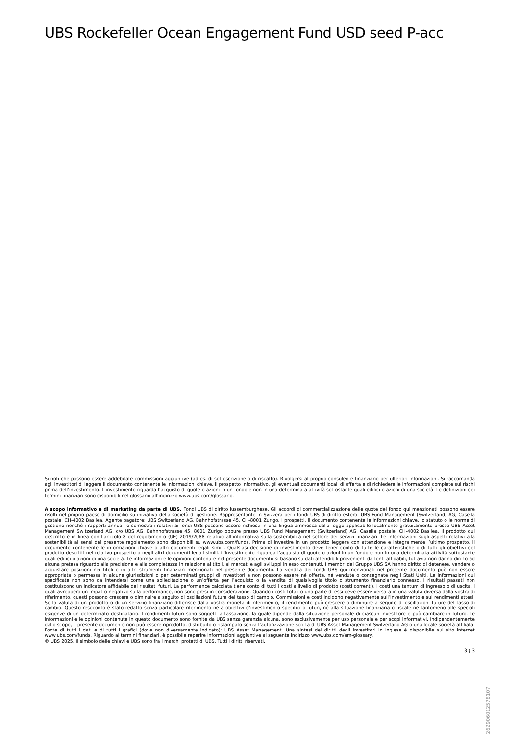UBS Rockefeller Ocean Engagement Fund USD seed P-acc
Si noti che possono essere addebitate commissioni aggiuntive (ad es. di sottoscrizione o di riscatto). Rivolgersi al proprio consulente finanziario per ulteriori informazioni. Si raccomanda agli investitori di leggere il documento contenente le informazioni chiave, il prospetto informativo, gli eventuali documenti locali di offerta e di richiedere le informazioni complete sui rischi prima dell’investimento. L’investimento riguarda l’acquisto di quote o azioni in un fondo e non in una determinata attività sottostante quali edifici o azioni di una società. Le definizioni dei termini finanziari sono disponibili nel glossario all’indirizzo www.ubs.com/glossario.
A scopo informativo e di marketing da parte di UBS. Fondi UBS di diritto lussemburghese. Gli accordi di commercializzazione delle quote del fondo qui menzionati possono essere risolti nel proprio paese di domicilio su iniziativa della società di gestione. Rappresentante in Svizzera per i fondi UBS di diritto estero: UBS Fund Management (Switzerland) AG, Casella postale, CH-4002 Basilea. Agente pagatore: UBS Switzerland AG, Bahnhofstrasse 45, CH-8001 Zurigo. I prospetti, il documento contenente le informazioni chiave, lo statuto o le norme di gestione nonché i rapporti annuali e semestrali relativi ai fondi UBS possono essere richiesti in una lingua ammessa dalla legge applicabile localmente gratuitamente presso UBS Asset Management Switzerland AG, c/o UBS AG, Bahnhofstrasse 45, 8001 Zurigo oppure presso UBS Fund Management (Switzerland) AG, Casella postale, CH-4002 Basilea. Il prodotto qui descritto è in linea con l'articolo 8 del regolamento (UE) 2019/2088 relativo all’informativa sulla sostenibilità nel settore dei servizi finanziari. Le informazioni sugli aspetti relativi alla sostenibilità ai sensi del presente regolamento sono disponibili su www.ubs.com/funds. Prima di investire in un prodotto leggere con attenzione e integralmente l’ultimo prospetto, il documento contenente le informazioni chiave o altri documenti legali simili. Qualsiasi decisione di investimento deve tener conto di tutte le caratteristiche o di tutti gli obiettivi del prodotto descritti nel relativo prospetto o negli altri documenti legali simili. L’investimento riguarda l’acquisto di quote o azioni in un fondo e non in una determinata attività sottostante quali edifici o azioni di una società. Le informazioni e le opinioni contenute nel presente documento si basano su dati attendibili provenienti da fonti affidabili, tuttavia non danno diritto ad alcuna pretesa riguardo alla precisione e alla completezza in relazione ai titoli, ai mercati e agli sviluppi in esso contenuti. I membri del Gruppo UBS SA hanno diritto di detenere, vendere o acquistare posizioni nei titoli o in altri strumenti finanziari menzionati nel presente documento. La vendita dei fondi UBS qui menzionati nel presente documento può non essere appropriata o permessa in alcune giurisdizioni o per determinati gruppi di investitori e non possono essere né offerte, né vendute o consegnate negli Stati Uniti. Le informazioni qui specificate non sono da intendersi come una sollecitazione o un’offerta per l’acquisto o la vendita di qualsivoglia titolo o strumento finanziario connesso. I risultati passati non costituiscono un indicatore affidabile dei risultati futuri. La performance calcolata tiene conto di tutti i costi a livello di prodotto (costi correnti). I costi una tantum di ingresso o di uscita, i quali avrebbero un impatto negativo sulla performance, non sono presi in considerazione. Quando i costi totali o una parte di essi deve essere versata in una valuta diversa dalla vostra di riferimento, questi possono crescere o diminuire a seguito di oscillazioni future del tasso di cambio. Commissioni e costi incidono negativamente sull’investimento e sui rendimenti attesi. Se la valuta di un prodotto o di un servizio finanziario differisce dalla vostra moneta di riferimento, il rendimento può crescere o diminuire a seguito di oscillazioni future del tasso di cambio. Questo resoconto è stato redatto senza particolare riferimento né a obiettivi d’investimento specifici o futuri, né alla situazione finanziaria o fiscale né tantomeno alle speciali esigenze di un determinato destinatario. I rendimenti futuri sono soggetti a tassazione, la quale dipende dalla situazione personale di ciascun investitore e può cambiare in futuro. Le informazioni e le opinioni contenute in questo documento sono fornite da UBS senza garanzia alcuna, sono esclusivamente per uso personale e per scopi informativi. Indipendentemente dallo scopo, il presente documento non può essere riprodotto, distribuito o ristampato senza l’autorizzazione scritta di UBS Asset Management Switzerland AG o una locale società affiliata. Fonte di tutti i dati e di tutti i grafici (dove non diversamente indicato): UBS Asset Management. Una sintesi dei diritti degli investitori in inglese è disponibile sul sito internet www.ubs.com/funds. Riguardo ai termini finanziari, è possibile reperire informazioni aggiuntive al seguente indirizzo www.ubs.com/am-glossary.
© UBS 2025. Il simbolo delle chiavi e UBS sono fra i marchi protetti di UBS. Tutti i diritti riservati.
3 ¦ 3
26290601257810​7